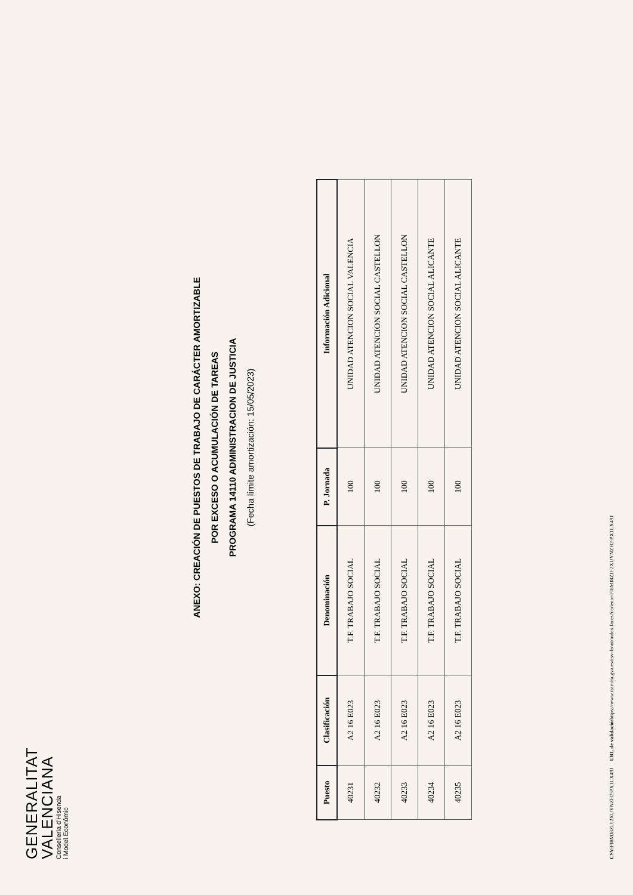GENERALITAT
VALENCIANA
Conselleria d'Hisenda
i Model Econòmic
ANEXO: CREACIÓN DE PUESTOS DE TRABAJO DE CARÁCTER AMORTIZABLE
POR EXCESO O ACUMULACIÓN DE TAREAS
PROGRAMA 14110 ADMINISTRACION DE JUSTICIA
(Fecha límite amortización: 15/05/2023)
| Puesto | Clasificación | Denominación | P. Jornada | Información Adicional |
| --- | --- | --- | --- | --- |
| 40231 | A2 16 E023 | T.F. TRABAJO SOCIAL | 100 | UNIDAD ATENCION SOCIAL VALENCIA |
| 40232 | A2 16 E023 | T.F. TRABAJO SOCIAL | 100 | UNIDAD ATENCION SOCIAL CASTELLON |
| 40233 | A2 16 E023 | T.F. TRABAJO SOCIAL | 100 | UNIDAD ATENCION SOCIAL CASTELLON |
| 40234 | A2 16 E023 | T.F. TRABAJO SOCIAL | 100 | UNIDAD ATENCION SOCIAL ALICANTE |
| 40235 | A2 16 E023 | T.F. TRABAJO SOCIAL | 100 | UNIDAD ATENCION SOCIAL ALICANTE |
CSV: FI8MJ8ZU:2XUYNZH2:PX1LX49J URL de validació: https://www.tramita.gva.es/csv-front/index.faces?cadena=FI8MJ8ZU:2XUYNZH2:PX1LX49J